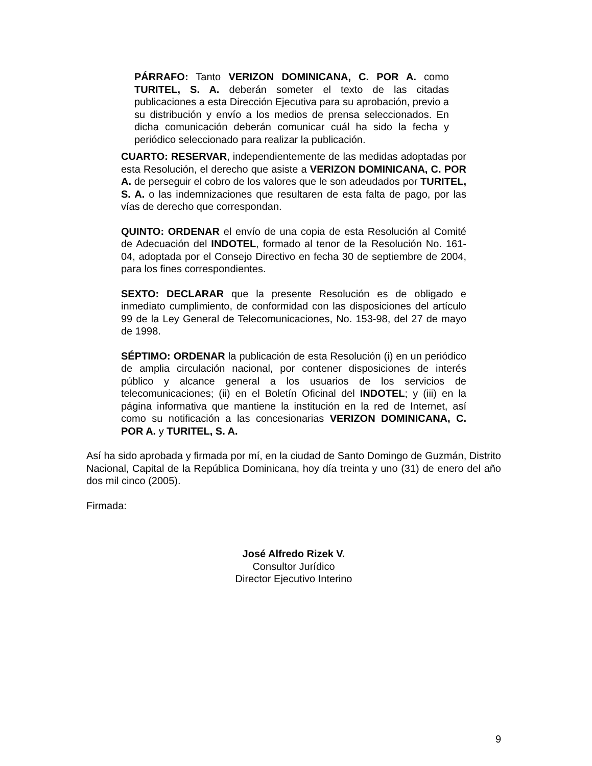PÁRRAFO: Tanto VERIZON DOMINICANA, C. POR A. como TURITEL, S. A. deberán someter el texto de las citadas publicaciones a esta Dirección Ejecutiva para su aprobación, previo a su distribución y envío a los medios de prensa seleccionados. En dicha comunicación deberán comunicar cuál ha sido la fecha y periódico seleccionado para realizar la publicación.
CUARTO: RESERVAR, independientemente de las medidas adoptadas por esta Resolución, el derecho que asiste a VERIZON DOMINICANA, C. POR A. de perseguir el cobro de los valores que le son adeudados por TURITEL, S. A. o las indemnizaciones que resultaren de esta falta de pago, por las vías de derecho que correspondan.
QUINTO: ORDENAR el envío de una copia de esta Resolución al Comité de Adecuación del INDOTEL, formado al tenor de la Resolución No. 161-04, adoptada por el Consejo Directivo en fecha 30 de septiembre de 2004, para los fines correspondientes.
SEXTO: DECLARAR que la presente Resolución es de obligado e inmediato cumplimiento, de conformidad con las disposiciones del artículo 99 de la Ley General de Telecomunicaciones, No. 153-98, del 27 de mayo de 1998.
SÉPTIMO: ORDENAR la publicación de esta Resolución (i) en un periódico de amplia circulación nacional, por contener disposiciones de interés público y alcance general a los usuarios de los servicios de telecomunicaciones; (ii) en el Boletín Oficinal del INDOTEL; y (iii) en la página informativa que mantiene la institución en la red de Internet, así como su notificación a las concesionarias VERIZON DOMINICANA, C. POR A. y TURITEL, S. A.
Así ha sido aprobada y firmada por mí, en la ciudad de Santo Domingo de Guzmán, Distrito Nacional, Capital de la República Dominicana, hoy día treinta y uno (31) de enero del año dos mil cinco (2005).
Firmada:
José Alfredo Rizek V.
Consultor Jurídico
Director Ejecutivo Interino
9